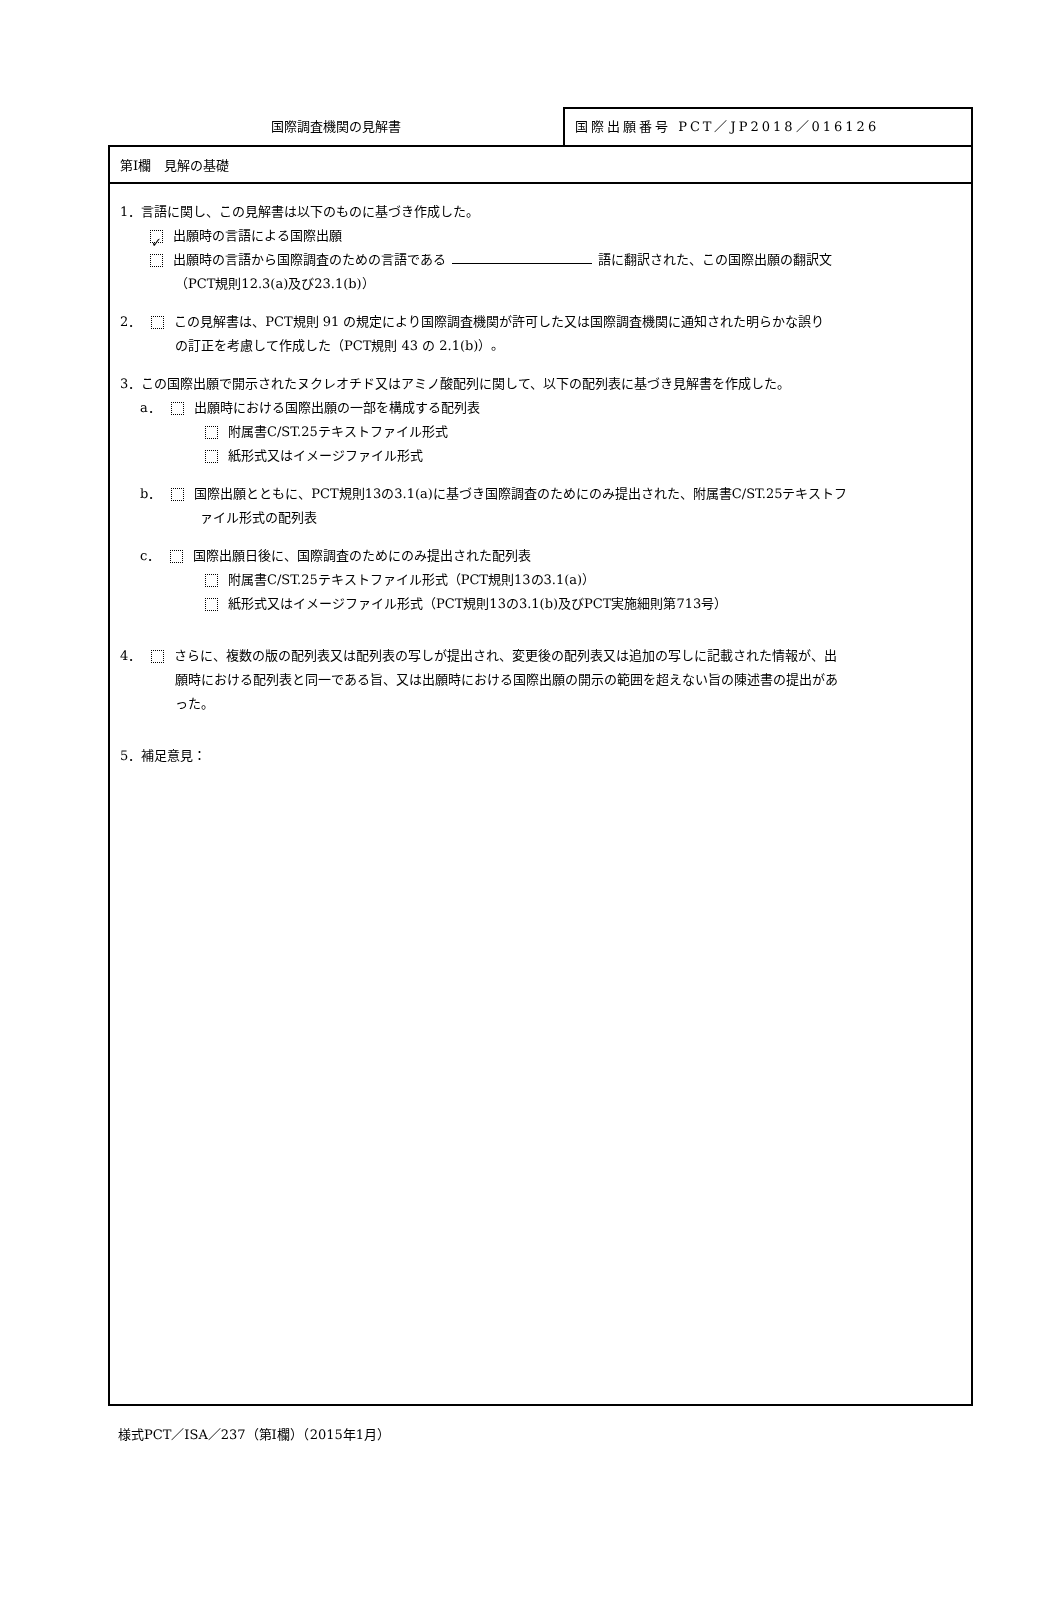国際調査機関の見解書
国際出願番号 PCT／JP2018／016126
第Ⅰ欄　見解の基礎
1．言語に関し、この見解書は以下のものに基づき作成した。
✓ 出願時の言語による国際出願
出願時の言語から国際調査のための言語である 語に翻訳された、この国際出願の翻訳文
（PCT規則12.3(a)及び23.1(b)）
2． この見解書は、PCT規則 91 の規定により国際調査機関が許可した又は国際調査機関に通知された明らかな誤り
の訂正を考慮して作成した（PCT規則 43 の 2.1(b)）。
3．この国際出願で開示されたヌクレオチド又はアミノ酸配列に関して、以下の配列表に基づき見解書を作成した。
a． 出願時における国際出願の一部を構成する配列表
附属書C/ST.25テキストファイル形式
紙形式又はイメージファイル形式
b． 国際出願とともに、PCT規則13の3.1(a)に基づき国際調査のためにのみ提出された、附属書C/ST.25テキストフ
ァイル形式の配列表
c． 国際出願日後に、国際調査のためにのみ提出された配列表
附属書C/ST.25テキストファイル形式（PCT規則13の3.1(a)）
紙形式又はイメージファイル形式（PCT規則13の3.1(b)及びPCT実施細則第713号）
4． さらに、複数の版の配列表又は配列表の写しが提出され、変更後の配列表又は追加の写しに記載された情報が、出
願時における配列表と同一である旨、又は出願時における国際出願の開示の範囲を超えない旨の陳述書の提出があ
った。
5．補足意見：
様式PCT／ISA／237（第Ⅰ欄）（2015年1月）